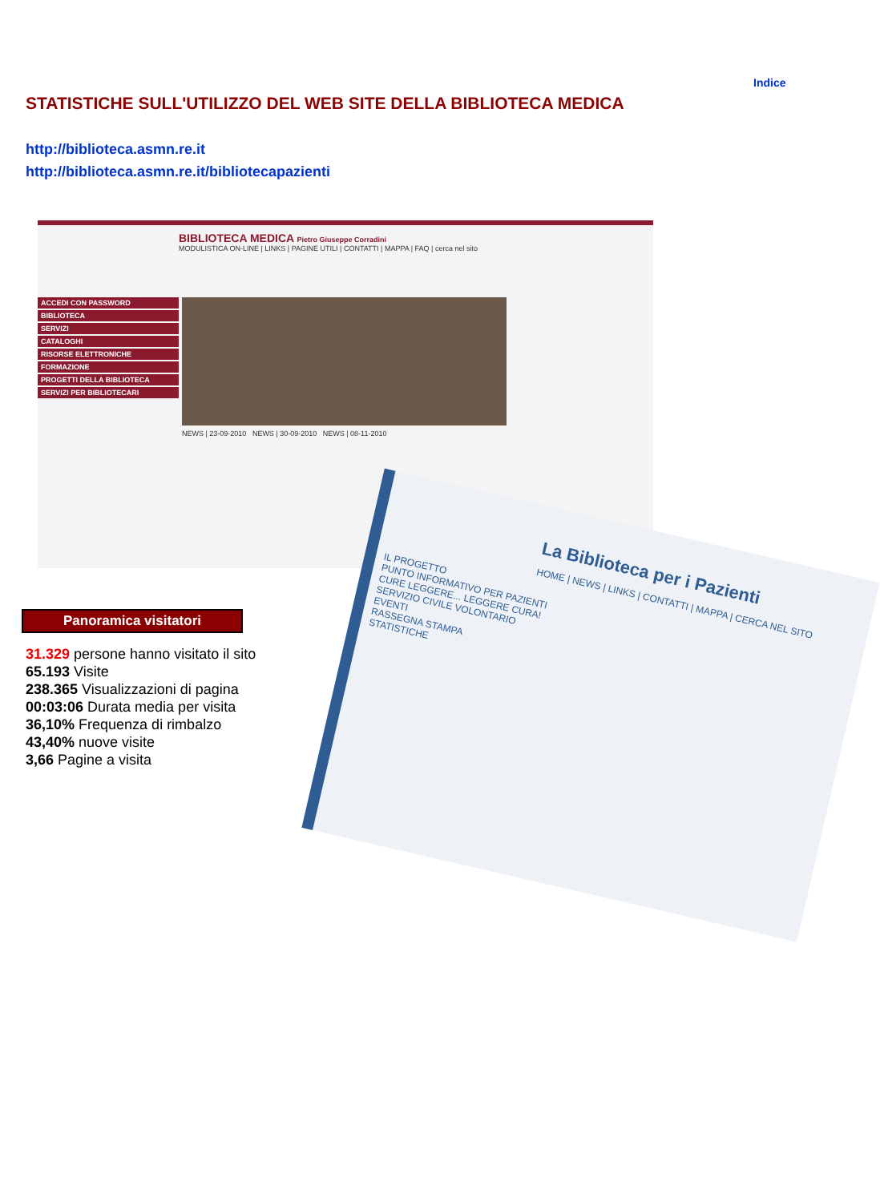Indice
STATISTICHE SULL'UTILIZZO DEL WEB SITE DELLA BIBLIOTECA MEDICA
http://biblioteca.asmn.re.it
http://biblioteca.asmn.re.it/bibliotecapazienti
BIBLIOTECA MEDICA Pietro Giuseppe Corradini
MODULISTICA ON-LINE | LINKS | PAGINE UTILI | CONTATTI | MAPPA | FAQ | cerca nel sito
ACCEDI CON PASSWORD
BIBLIOTECA
SERVIZI
CATALOGHI
RISORSE ELETTRONICHE
FORMAZIONE
PROGETTI DELLA BIBLIOTECA
SERVIZI PER BIBLIOTECARI
NEWS | 23-09-2010 NEWS | 30-09-2010 NEWS | 08-11-2010
La Biblioteca per i Pazienti
HOME | NEWS | LINKS | CONTATTI | MAPPA | CERCA NEL SITO
IL PROGETTO
PUNTO INFORMATIVO PER PAZIENTI
CURE LEGGERE... LEGGERE CURA!
SERVIZIO CIVILE VOLONTARIO
EVENTI
RASSEGNA STAMPA
STATISTICHE
Panoramica visitatori
31.329 persone hanno visitato il sito
65.193 Visite
238.365 Visualizzazioni di pagina
00:03:06 Durata media per visita
36,10% Frequenza di rimbalzo
43,40% nuove visite
3,66 Pagine a visita